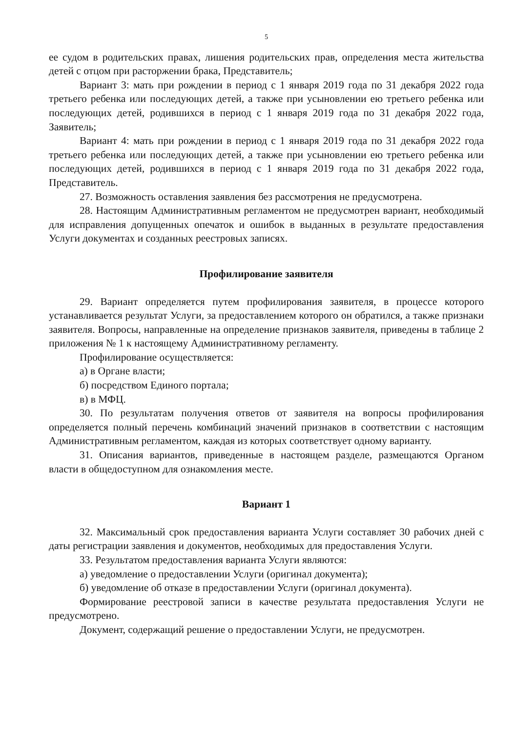5
ее судом в родительских правах, лишения родительских прав, определения места жительства детей с отцом при расторжении брака, Представитель;
Вариант 3: мать при рождении в период с 1 января 2019 года по 31 декабря 2022 года третьего ребенка или последующих детей, а также при усыновлении ею третьего ребенка или последующих детей, родившихся в период с 1 января 2019 года по 31 декабря 2022 года, Заявитель;
Вариант 4: мать при рождении в период с 1 января 2019 года по 31 декабря 2022 года третьего ребенка или последующих детей, а также при усыновлении ею третьего ребенка или последующих детей, родившихся в период с 1 января 2019 года по 31 декабря 2022 года, Представитель.
27. Возможность оставления заявления без рассмотрения не предусмотрена.
28. Настоящим Административным регламентом не предусмотрен вариант, необходимый для исправления допущенных опечаток и ошибок в выданных в результате предоставления Услуги документах и созданных реестровых записях.
Профилирование заявителя
29. Вариант определяется путем профилирования заявителя, в процессе которого устанавливается результат Услуги, за предоставлением которого он обратился, а также признаки заявителя. Вопросы, направленные на определение признаков заявителя, приведены в таблице 2 приложения № 1 к настоящему Административному регламенту.
Профилирование осуществляется:
а) в Органе власти;
б) посредством Единого портала;
в) в МФЦ.
30. По результатам получения ответов от заявителя на вопросы профилирования определяется полный перечень комбинаций значений признаков в соответствии с настоящим Административным регламентом, каждая из которых соответствует одному варианту.
31. Описания вариантов, приведенные в настоящем разделе, размещаются Органом власти в общедоступном для ознакомления месте.
Вариант 1
32. Максимальный срок предоставления варианта Услуги составляет 30 рабочих дней с даты регистрации заявления и документов, необходимых для предоставления Услуги.
33. Результатом предоставления варианта Услуги являются:
а) уведомление о предоставлении Услуги (оригинал документа);
б) уведомление об отказе в предоставлении Услуги (оригинал документа).
Формирование реестровой записи в качестве результата предоставления Услуги не предусмотрено.
Документ, содержащий решение о предоставлении Услуги, не предусмотрен.